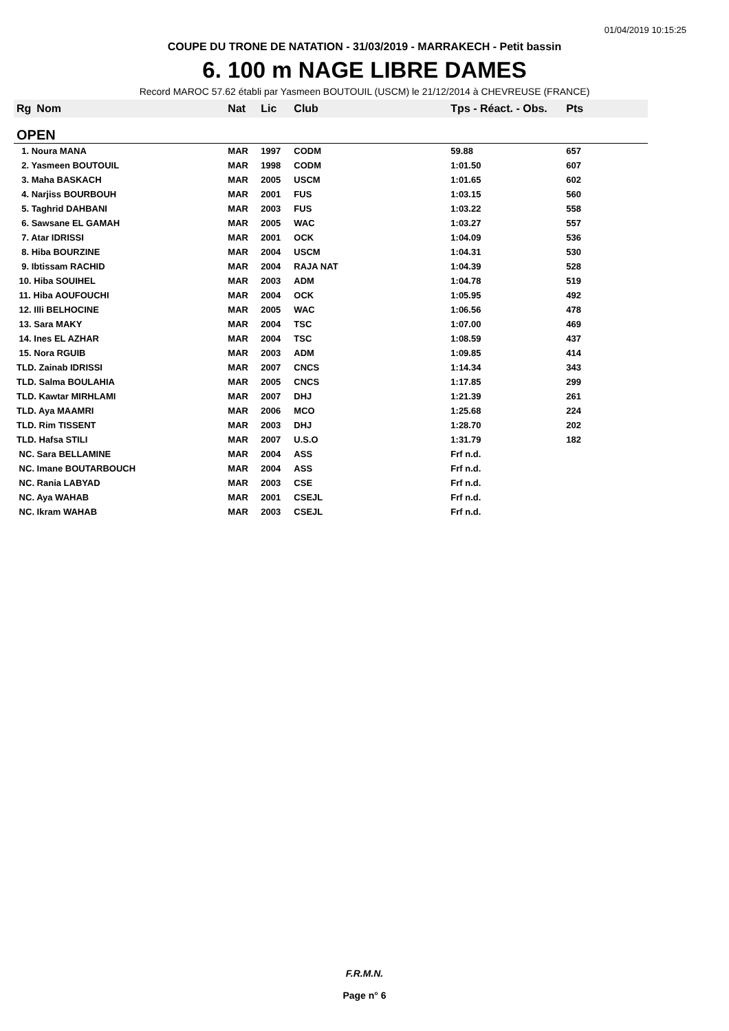01/04/2019 10:15:25
COUPE DU TRONE DE NATATION - 31/03/2019 - MARRAKECH - Petit bassin
6. 100 m NAGE LIBRE DAMES
Record MAROC 57.62 établi par Yasmeen BOUTOUIL (USCM) le 21/12/2014 à CHEVREUSE (FRANCE)
| Rg | Nom | Nat | Lic | Club | Tps - Réact. - Obs. | Pts |
| --- | --- | --- | --- | --- | --- | --- |
| OPEN | | | | | | |
| 1. Noura MANA | | MAR | 1997 | CODM | 59.88 | 657 |
| 2. Yasmeen BOUTOUIL | | MAR | 1998 | CODM | 1:01.50 | 607 |
| 3. Maha BASKACH | | MAR | 2005 | USCM | 1:01.65 | 602 |
| 4. Narjiss BOURBOUH | | MAR | 2001 | FUS | 1:03.15 | 560 |
| 5. Taghrid DAHBANI | | MAR | 2003 | FUS | 1:03.22 | 558 |
| 6. Sawsane EL GAMAH | | MAR | 2005 | WAC | 1:03.27 | 557 |
| 7. Atar IDRISSI | | MAR | 2001 | OCK | 1:04.09 | 536 |
| 8. Hiba BOURZINE | | MAR | 2004 | USCM | 1:04.31 | 530 |
| 9. Ibtissam RACHID | | MAR | 2004 | RAJA NAT | 1:04.39 | 528 |
| 10. Hiba SOUIHEL | | MAR | 2003 | ADM | 1:04.78 | 519 |
| 11. Hiba AOUFOUCHI | | MAR | 2004 | OCK | 1:05.95 | 492 |
| 12. Illi BELHOCINE | | MAR | 2005 | WAC | 1:06.56 | 478 |
| 13. Sara MAKY | | MAR | 2004 | TSC | 1:07.00 | 469 |
| 14. Ines EL AZHAR | | MAR | 2004 | TSC | 1:08.59 | 437 |
| 15. Nora RGUIB | | MAR | 2003 | ADM | 1:09.85 | 414 |
| TLD. Zainab IDRISSI | | MAR | 2007 | CNCS | 1:14.34 | 343 |
| TLD. Salma BOULAHIA | | MAR | 2005 | CNCS | 1:17.85 | 299 |
| TLD. Kawtar MIRHLAMI | | MAR | 2007 | DHJ | 1:21.39 | 261 |
| TLD. Aya MAAMRI | | MAR | 2006 | MCO | 1:25.68 | 224 |
| TLD. Rim TISSENT | | MAR | 2003 | DHJ | 1:28.70 | 202 |
| TLD. Hafsa STILI | | MAR | 2007 | U.S.O | 1:31.79 | 182 |
| NC. Sara BELLAMINE | | MAR | 2004 | ASS | Frf n.d. | |
| NC. Imane BOUTARBOUCH | | MAR | 2004 | ASS | Frf n.d. | |
| NC. Rania LABYAD | | MAR | 2003 | CSE | Frf n.d. | |
| NC. Aya WAHAB | | MAR | 2001 | CSEJL | Frf n.d. | |
| NC. Ikram WAHAB | | MAR | 2003 | CSEJL | Frf n.d. | |
F.R.M.N.
Page n° 6